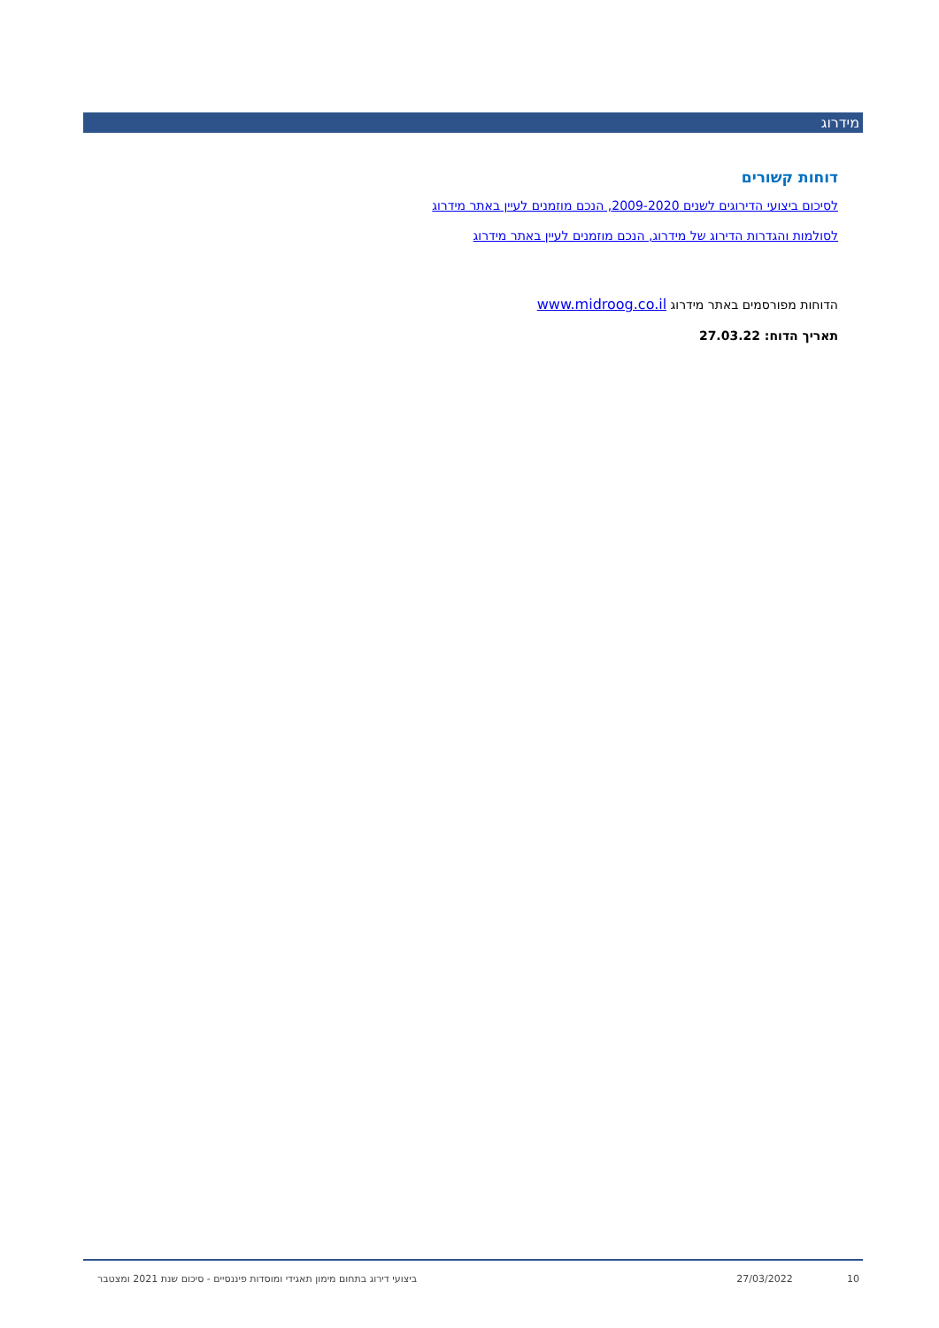מידרוג
דוחות קשורים
לסיכום ביצועי הדירוגים לשנים 2009-2020, הנכם מוזמנים לעיין באתר מידרוג
לסולמות והגדרות הדירוג של מידרוג, הנכם מוזמנים לעיין באתר מידרוג
הדוחות מפורסמים באתר מידרוג www.midroog.co.il
תאריך הדוח: 27.03.22
10 27/03/2022 ביצועי דירוג בתחום מימון תאגידי ומוסדות פיננסיים - סיכום שנת 2021 ומצטבר